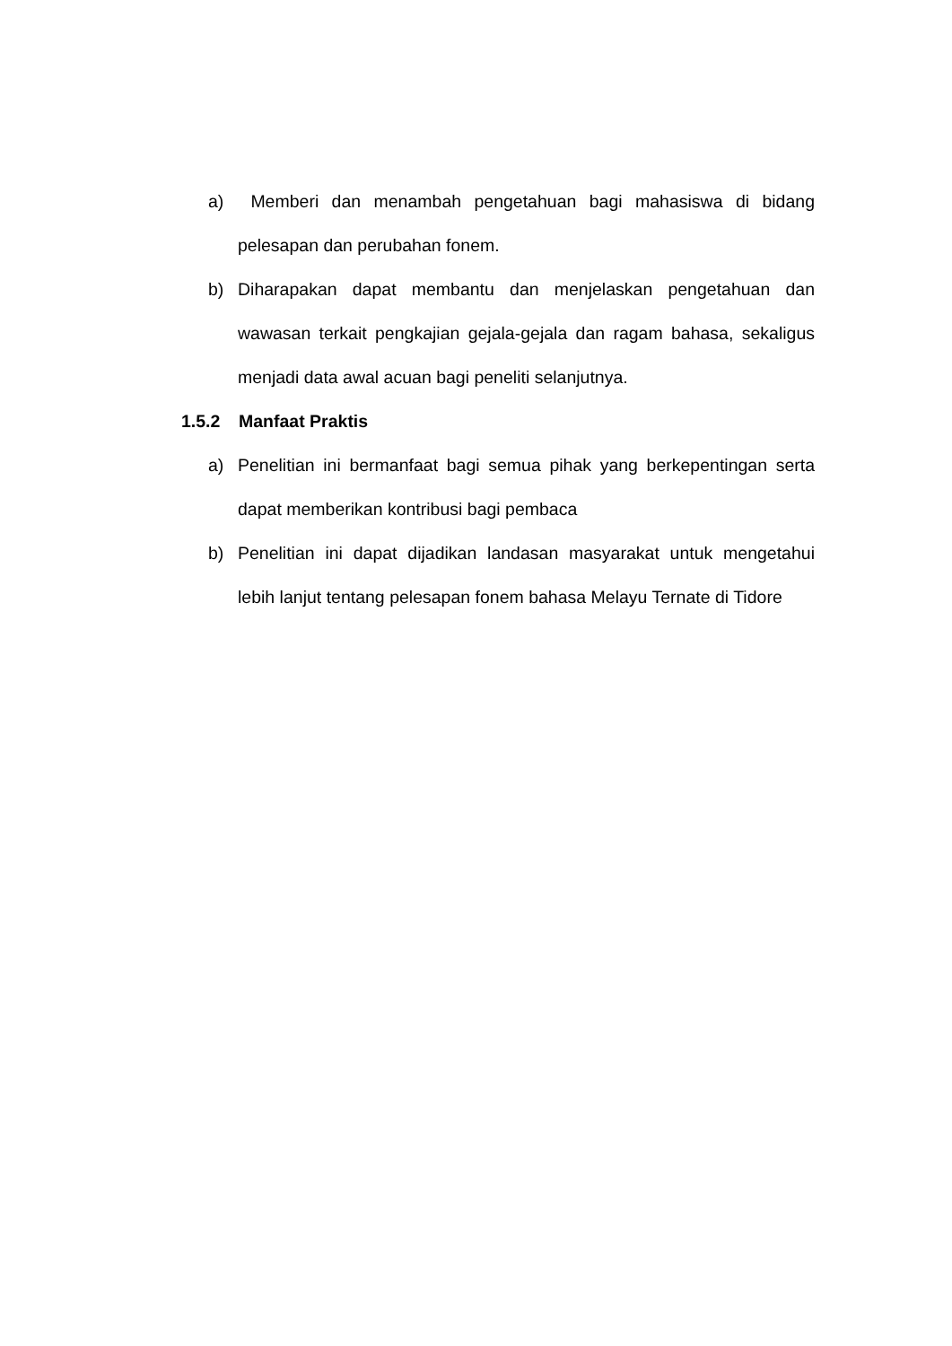a) Memberi dan menambah pengetahuan bagi mahasiswa di bidang pelesapan dan perubahan fonem.
b) Diharapakan dapat membantu dan menjelaskan pengetahuan dan wawasan terkait pengkajian gejala-gejala dan ragam bahasa, sekaligus menjadi data awal acuan bagi peneliti selanjutnya.
1.5.2 Manfaat Praktis
a) Penelitian ini bermanfaat bagi semua pihak yang berkepentingan serta dapat memberikan kontribusi bagi pembaca
b) Penelitian ini dapat dijadikan landasan masyarakat untuk mengetahui lebih lanjut tentang pelesapan fonem bahasa Melayu Ternate di Tidore